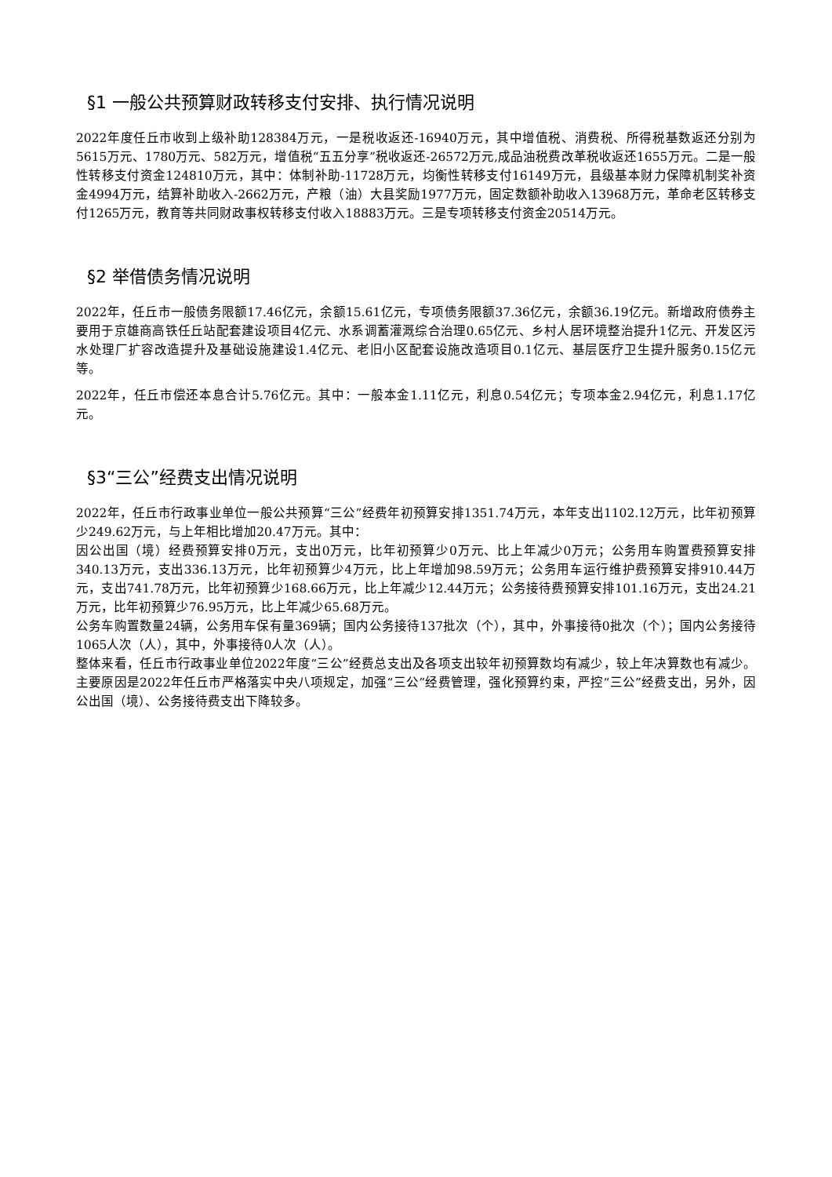§1 一般公共预算财政转移支付安排、执行情况说明
2022年度任丘市收到上级补助128384万元，一是税收返还-16940万元，其中增值税、消费税、所得税基数返还分别为5615万元、1780万元、582万元，增值税“五五分享”税收返还-26572万元,成品油税费改革税收返还1655万元。二是一般性转移支付资金124810万元，其中：体制补助-11728万元，均衡性转移支付16149万元，县级基本财力保障机制奖补资金4994万元，结算补助收入-2662万元，产粮（油）大县奖励1977万元，固定数额补助收入13968万元，革命老区转移支付1265万元，教育等共同财政事权转移支付收入18883万元。三是专项转移支付资金20514万元。
§2 举借债务情况说明
2022年，任丘市一般债务限额17.46亿元，余额15.61亿元，专项债务限额37.36亿元，余额36.19亿元。新增政府债券主要用于京雄商高铁任丘站配套建设项目4亿元、水系调蓄灌溉综合治理0.65亿元、乡村人居环境整治提升1亿元、开发区污水处理厂扩容改造提升及基础设施建设1.4亿元、老旧小区配套设施改造项目0.1亿元、基层医疗卫生提升服务0.15亿元等。
2022年，任丘市偿还本息合计5.76亿元。其中：一般本金1.11亿元，利息0.54亿元；专项本金2.94亿元，利息1.17亿元。
§3“三公”经费支出情况说明
2022年，任丘市行政事业单位一般公共预算“三公”经费年初预算安排1351.74万元，本年支出1102.12万元，比年初预算少249.62万元，与上年相比增加20.47万元。其中：
因公出国（境）经费预算安排0万元，支出0万元，比年初预算少0万元、比上年减少0万元；公务用车购置费预算安排340.13万元，支出336.13万元，比年初预算少4万元，比上年增加98.59万元；公务用车运行维护费预算安排910.44万元，支出741.78万元，比年初预算少168.66万元，比上年减少12.44万元；公务接待费预算安排101.16万元，支出24.21万元，比年初预算少76.95万元，比上年减少65.68万元。
公务车购置数量24辆，公务用车保有量369辆；国内公务接待137批次（个），其中，外事接待0批次（个）；国内公务接待1065人次（人），其中，外事接待0人次（人）。
整体来看，任丘市行政事业单位2022年度“三公”经费总支出及各项支出较年初预算数均有减少，较上年决算数也有减少。主要原因是2022年任丘市严格落实中央八项规定，加强“三公”经费管理，强化预算约束，严控“三公”经费支出，另外，因公出国（境）、公务接待费支出下降较多。